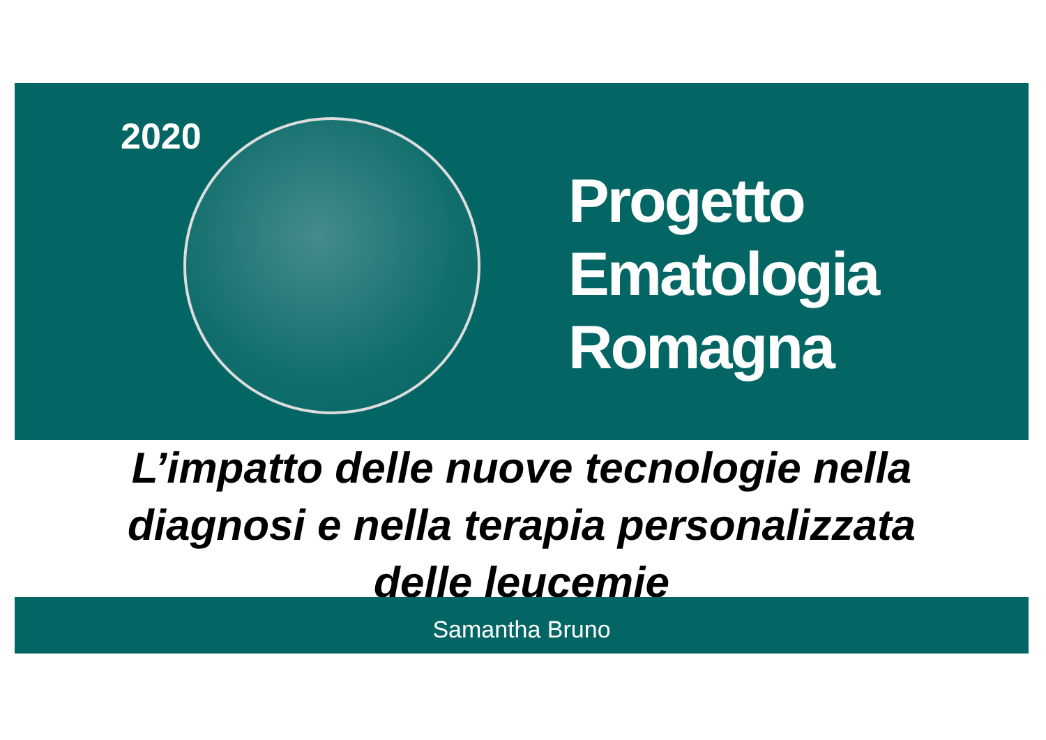2020
Progetto
Ematologia
Romagna
L’impatto delle nuove tecnologie nella
diagnosi e nella terapia personalizzata
delle leucemie
Samantha Bruno